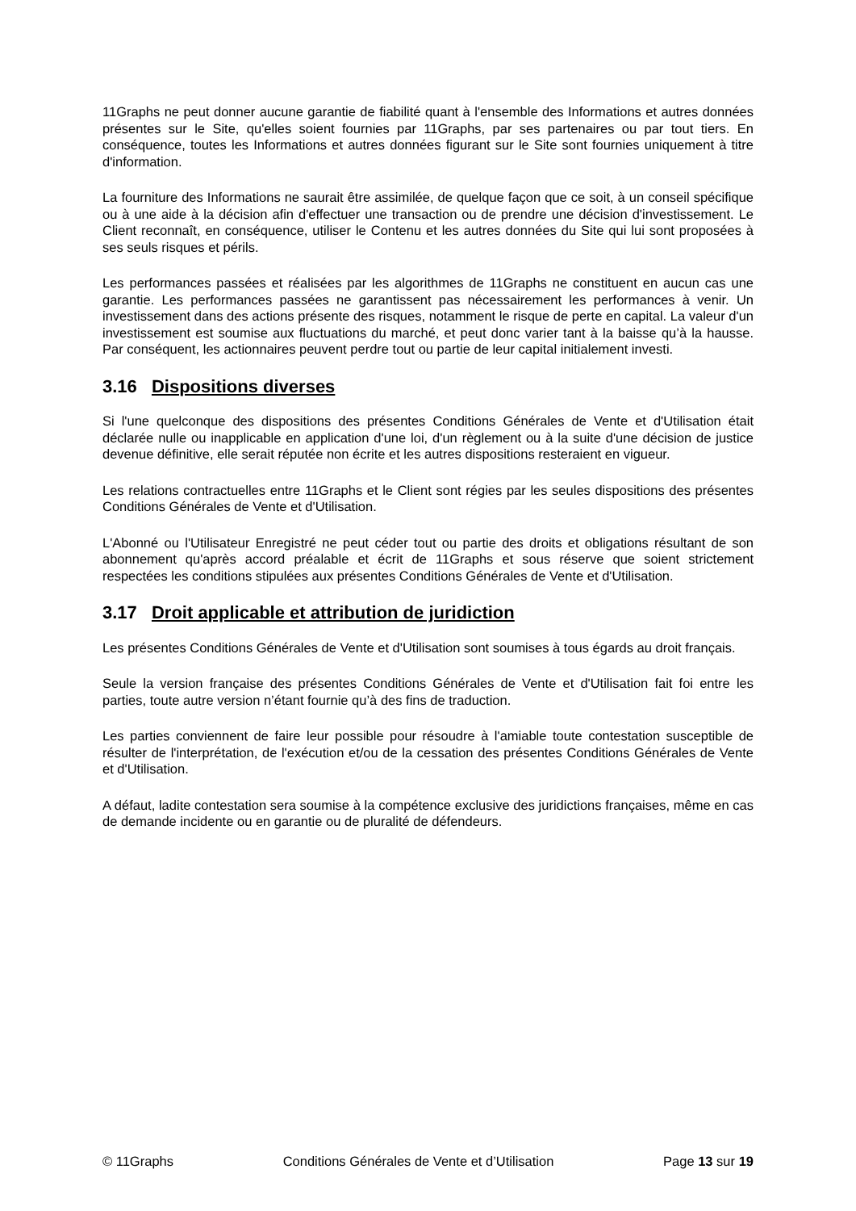11Graphs ne peut donner aucune garantie de fiabilité quant à l'ensemble des Informations et autres données présentes sur le Site, qu'elles soient fournies par 11Graphs, par ses partenaires ou par tout tiers. En conséquence, toutes les Informations et autres données figurant sur le Site sont fournies uniquement à titre d'information.
La fourniture des Informations ne saurait être assimilée, de quelque façon que ce soit, à un conseil spécifique ou à une aide à la décision afin d'effectuer une transaction ou de prendre une décision d'investissement. Le Client reconnaît, en conséquence, utiliser le Contenu et les autres données du Site qui lui sont proposées à ses seuls risques et périls.
Les performances passées et réalisées par les algorithmes de 11Graphs ne constituent en aucun cas une garantie. Les performances passées ne garantissent pas nécessairement les performances à venir. Un investissement dans des actions présente des risques, notamment le risque de perte en capital. La valeur d'un investissement est soumise aux fluctuations du marché, et peut donc varier tant à la baisse qu’à la hausse. Par conséquent, les actionnaires peuvent perdre tout ou partie de leur capital initialement investi.
3.16 Dispositions diverses
Si l'une quelconque des dispositions des présentes Conditions Générales de Vente et d'Utilisation était déclarée nulle ou inapplicable en application d'une loi, d'un règlement ou à la suite d'une décision de justice devenue définitive, elle serait réputée non écrite et les autres dispositions resteraient en vigueur.
Les relations contractuelles entre 11Graphs et le Client sont régies par les seules dispositions des présentes Conditions Générales de Vente et d'Utilisation.
L'Abonné ou l'Utilisateur Enregistré ne peut céder tout ou partie des droits et obligations résultant de son abonnement qu'après accord préalable et écrit de 11Graphs et sous réserve que soient strictement respectées les conditions stipulées aux présentes Conditions Générales de Vente et d'Utilisation.
3.17 Droit applicable et attribution de juridiction
Les présentes Conditions Générales de Vente et d'Utilisation sont soumises à tous égards au droit français.
Seule la version française des présentes Conditions Générales de Vente et d'Utilisation fait foi entre les parties, toute autre version n’étant fournie qu’à des fins de traduction.
Les parties conviennent de faire leur possible pour résoudre à l'amiable toute contestation susceptible de résulter de l'interprétation, de l'exécution et/ou de la cessation des présentes Conditions Générales de Vente et d'Utilisation.
A défaut, ladite contestation sera soumise à la compétence exclusive des juridictions françaises, même en cas de demande incidente ou en garantie ou de pluralité de défendeurs.
© 11Graphs Conditions Générales de Vente et d’Utilisation Page 13 sur 19